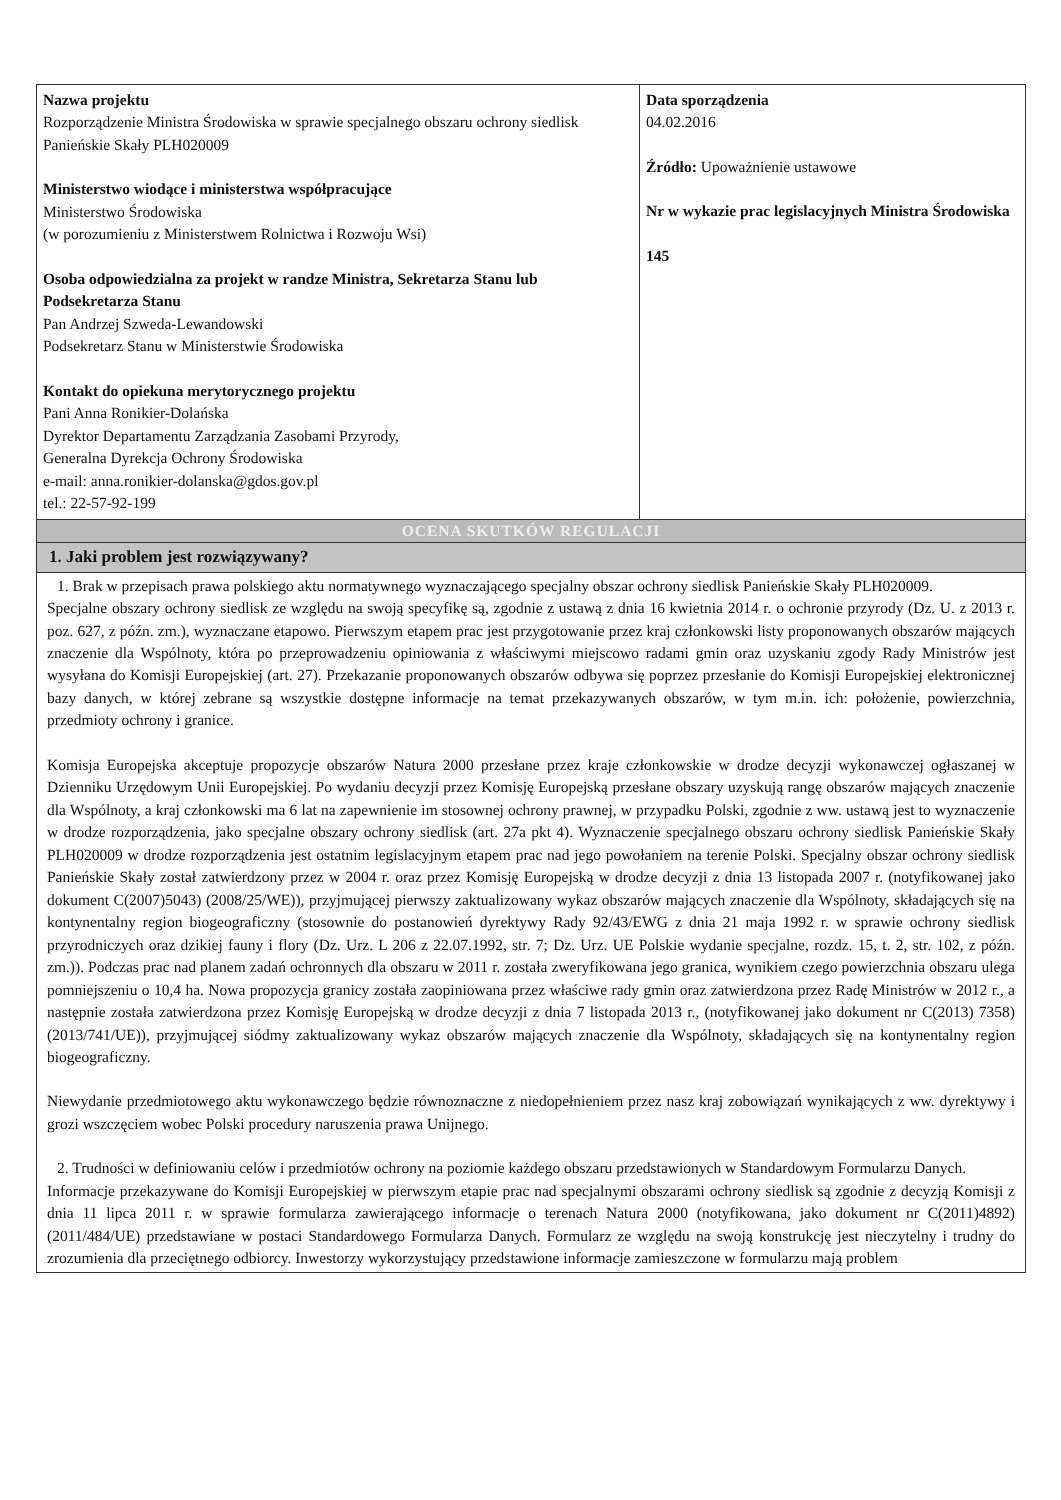| Nazwa projektu Rozporządzenie Ministra Środowiska w sprawie specjalnego obszaru ochrony siedlisk Panieńskie Skały PLH020009 Ministerstwo wiodące i ministerstwa współpracujące Ministerstwo Środowiska (w porozumieniu z Ministerstwem Rolnictwa i Rozwoju Wsi) Osoba odpowiedzialna za projekt w randze Ministra, Sekretarza Stanu lub Podsekretarza Stanu Pan Andrzej Szweda-Lewandowski Podsekretarz Stanu w Ministerstwie Środowiska Kontakt do opiekuna merytorycznego projektu Pani Anna Ronikier-Dolańska Dyrektor Departamentu Zarządzania Zasobami Przyrody, Generalna Dyrekcja Ochrony Środowiska e-mail: anna.ronikier-dolanska@gdos.gov.pl tel.: 22-57-92-199 | Data sporządzenia 04.02.2016 Źródło: Upoważnienie ustawowe Nr w wykazie prac legislacyjnych Ministra Środowiska 145 |
| OCENA SKUTKÓW REGULACJI | |
| 1. Jaki problem jest rozwiązywany? | |
| 1. Brak w przepisach prawa polskiego aktu normatywnego wyznaczającego specjalny obszar ochrony siedlisk Panieńskie Skały PLH020009. Specjalne obszary ochrony siedlisk ze względu na swoją specyfikę są, zgodnie z ustawą z dnia 16 kwietnia 2014 r. o ochronie przyrody (Dz. U. z 2013 r. poz. 627, z późn. zm.), wyznaczane etapowo. Pierwszym etapem prac jest przygotowanie przez kraj członkowski listy proponowanych obszarów mających znaczenie dla Wspólnoty, która po przeprowadzeniu opiniowania z właściwymi miejscowo radami gmin oraz uzyskaniu zgody Rady Ministrów jest wysyłana do Komisji Europejskiej (art. 27). Przekazanie proponowanych obszarów odbywa się poprzez przesłanie do Komisji Europejskiej elektronicznej bazy danych, w której zebrane są wszystkie dostępne informacje na temat przekazywanych obszarów, w tym m.in. ich: położenie, powierzchnia, przedmioty ochrony i granice. Komisja Europejska akceptuje propozycje obszarów Natura 2000 przesłane przez kraje członkowskie w drodze decyzji wykonawczej ogłaszanej w Dzienniku Urzędowym Unii Europejskiej. Po wydaniu decyzji przez Komisję Europejską przesłane obszary uzyskują rangę obszarów mających znaczenie dla Wspólnoty, a kraj członkowski ma 6 lat na zapewnienie im stosownej ochrony prawnej, w przypadku Polski, zgodnie z ww. ustawą jest to wyznaczenie w drodze rozporządzenia, jako specjalne obszary ochrony siedlisk (art. 27a pkt 4). Wyznaczenie specjalnego obszaru ochrony siedlisk Panieńskie Skały PLH020009 w drodze rozporządzenia jest ostatnim legislacyjnym etapem prac nad jego powołaniem na terenie Polski. Specjalny obszar ochrony siedlisk Panieńskie Skały został zatwierdzony przez w 2004 r. oraz przez Komisję Europejską w drodze decyzji z dnia 13 listopada 2007 r. (notyfikowanej jako dokument C(2007)5043) (2008/25/WE)), przyjmującej pierwszy zaktualizowany wykaz obszarów mających znaczenie dla Wspólnoty, składających się na kontynentalny region biogeograficzny (stosownie do postanowień dyrektywy Rady 92/43/EWG z dnia 21 maja 1992 r. w sprawie ochrony siedlisk przyrodniczych oraz dzikiej fauny i flory (Dz. Urz. L 206 z 22.07.1992, str. 7; Dz. Urz. UE Polskie wydanie specjalne, rozdz. 15, t. 2, str. 102, z późn. zm.)). Podczas prac nad planem zadań ochronnych dla obszaru w 2011 r. została zweryfikowana jego granica, wynikiem czego powierzchnia obszaru ulega pomniejszeniu o 10,4 ha. Nowa propozycja granicy została zaopiniowana przez właściwe rady gmin oraz zatwierdzona przez Radę Ministrów w 2012 r., a następnie została zatwierdzona przez Komisję Europejską w drodze decyzji z dnia 7 listopada 2013 r., (notyfikowanej jako dokument nr C(2013) 7358) (2013/741/UE)), przyjmującej siódmy zaktualizowany wykaz obszarów mających znaczenie dla Wspólnoty, składających się na kontynentalny region biogeograficzny. Niewydanie przedmiotowego aktu wykonawczego będzie równoznaczne z niedopełnieniem przez nasz kraj zobowiązań wynikających z ww. dyrektywy i grozi wszczęciem wobec Polski procedury naruszenia prawa Unijnego. 2. Trudności w definiowaniu celów i przedmiotów ochrony na poziomie każdego obszaru przedstawionych w Standardowym Formularzu Danych. Informacje przekazywane do Komisji Europejskiej w pierwszym etapie prac nad specjalnymi obszarami ochrony siedlisk są zgodnie z decyzją Komisji z dnia 11 lipca 2011 r. w sprawie formularza zawierającego informacje o terenach Natura 2000 (notyfikowana, jako dokument nr C(2011)4892) (2011/484/UE) przedstawiane w postaci Standardowego Formularza Danych. Formularz ze względu na swoją konstrukcję jest nieczytelny i trudny do zrozumienia dla przeciętnego odbiorcy. Inwestorzy wykorzystujący przedstawione informacje zamieszczone w formularzu mają problem | |